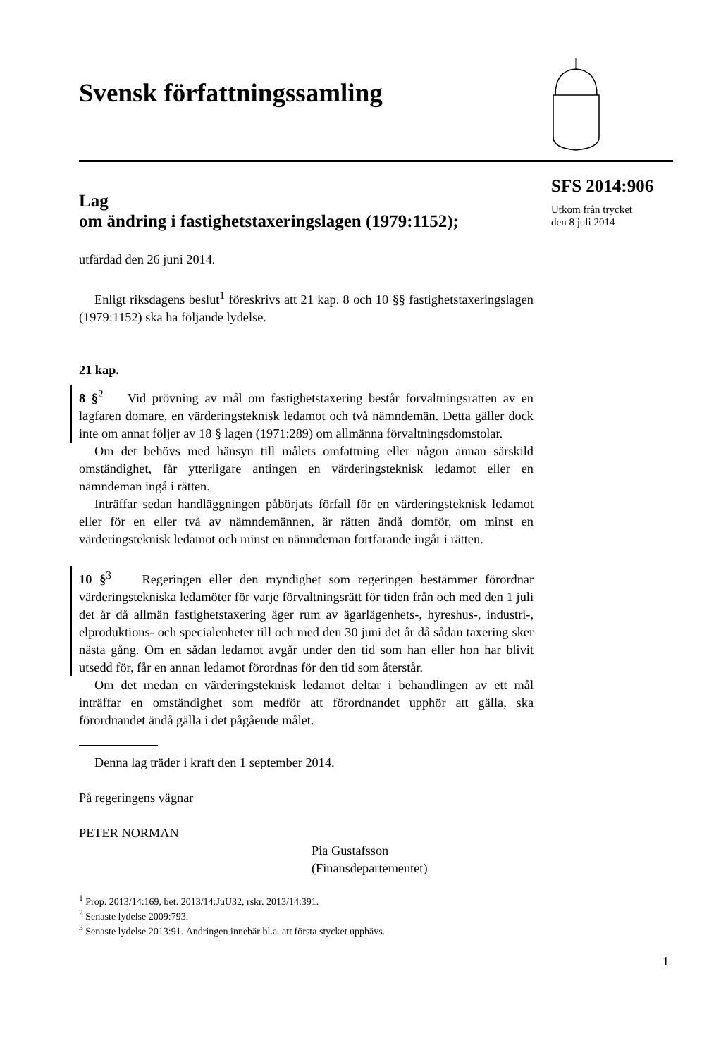Svensk författningssamling
SFS 2014:906
Utkom från trycket
den 8 juli 2014
Lag
om ändring i fastighetstaxeringslagen (1979:1152);
utfärdad den 26 juni 2014.
Enligt riksdagens beslut<sup>1</sup> föreskrivs att 21 kap. 8 och 10 §§ fastighetstaxeringslagen (1979:1152) ska ha följande lydelse.
21 kap.
8 §<sup>2</sup> Vid prövning av mål om fastighetstaxering består förvaltningsrätten av en lagfaren domare, en värderingsteknisk ledamot och två nämndemän. Detta gäller dock inte om annat följer av 18 § lagen (1971:289) om allmänna förvaltningsdomstolar.
Om det behövs med hänsyn till målets omfattning eller någon annan särskild omständighet, får ytterligare antingen en värderingsteknisk ledamot eller en nämndeman ingå i rätten.
Inträffar sedan handläggningen påbörjats förfall för en värderingsteknisk ledamot eller för en eller två av nämndemännen, är rätten ändå domför, om minst en värderingsteknisk ledamot och minst en nämndeman fortfarande ingår i rätten.
10 §<sup>3</sup> Regeringen eller den myndighet som regeringen bestämmer förordnar värderingstekniska ledamöter för varje förvaltningsrätt för tiden från och med den 1 juli det år då allmän fastighetstaxering äger rum av ägarlägenhets-, hyreshus-, industri-, elproduktions- och specialenheter till och med den 30 juni det år då sådan taxering sker nästa gång. Om en sådan ledamot avgår under den tid som han eller hon har blivit utsedd för, får en annan ledamot förordnas för den tid som återstår.
Om det medan en värderingsteknisk ledamot deltar i behandlingen av ett mål inträffar en omständighet som medför att förordnandet upphör att gälla, ska förordnandet ändå gälla i det pågående målet.
Denna lag träder i kraft den 1 september 2014.
På regeringens vägnar
PETER NORMAN
Pia Gustafsson
(Finansdepartementet)
<sup>1</sup> Prop. 2013/14:169, bet. 2013/14:JuU32, rskr. 2013/14:391.
<sup>2</sup> Senaste lydelse 2009:793.
<sup>3</sup> Senaste lydelse 2013:91. Ändringen innebär bl.a. att första stycket upphävs.
1